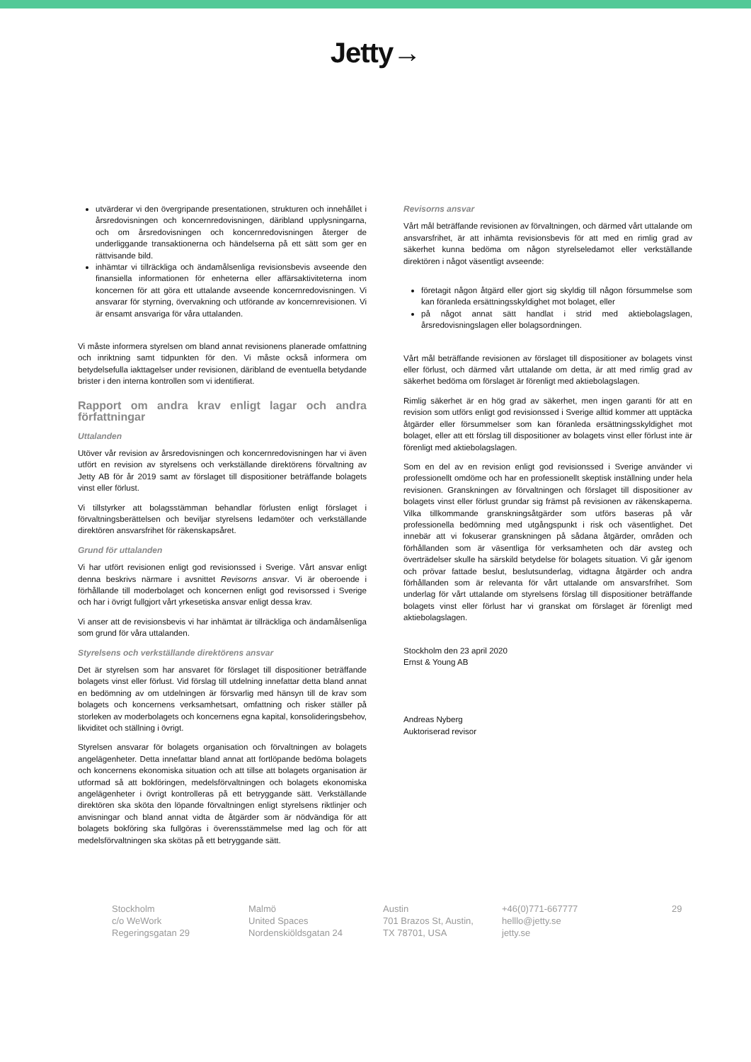Jetty→
utvärderar vi den övergripande presentationen, strukturen och innehållet i årsredovisningen och koncernredovisningen, däribland upplysningarna, och om årsredovisningen och koncernredovisningen återger de underliggande transaktionerna och händelserna på ett sätt som ger en rättvisande bild.
inhämtar vi tillräckliga och ändamålsenliga revisionsbevis avseende den finansiella informationen för enheterna eller affärsaktiviteterna inom koncernen för att göra ett uttalande avseende koncernredovisningen. Vi ansvarar för styrning, övervakning och utförande av koncernrevisionen. Vi är ensamt ansvariga för våra uttalanden.
Vi måste informera styrelsen om bland annat revisionens planerade omfattning och inriktning samt tidpunkten för den. Vi måste också informera om betydelsefulla iakttagelser under revisionen, däribland de eventuella betydande brister i den interna kontrollen som vi identifierat.
Rapport om andra krav enligt lagar och andra författningar
Uttalanden
Utöver vår revision av årsredovisningen och koncernredovisningen har vi även utfört en revision av styrelsens och verkställande direktörens förvaltning av Jetty AB för år 2019 samt av förslaget till dispositioner beträffande bolagets vinst eller förlust.
Vi tillstyrker att bolagsstämman behandlar förlusten enligt förslaget i förvaltningsberättelsen och beviljar styrelsens ledamöter och verkställande direktören ansvarsfrihet för räkenskapsåret.
Grund för uttalanden
Vi har utfört revisionen enligt god revisionssed i Sverige. Vårt ansvar enligt denna beskrivs närmare i avsnittet Revisorns ansvar. Vi är oberoende i förhållande till moderbolaget och koncernen enligt god revisorssed i Sverige och har i övrigt fullgjort vårt yrkesetiska ansvar enligt dessa krav.
Vi anser att de revisionsbevis vi har inhämtat är tillräckliga och ändamålsenliga som grund för våra uttalanden.
Styrelsens och verkställande direktörens ansvar
Det är styrelsen som har ansvaret för förslaget till dispositioner beträffande bolagets vinst eller förlust. Vid förslag till utdelning innefattar detta bland annat en bedömning av om utdelningen är försvarlig med hänsyn till de krav som bolagets och koncernens verksamhetsart, omfattning och risker ställer på storleken av moderbolagets och koncernens egna kapital, konsolideringsbehov, likviditet och ställning i övrigt.
Styrelsen ansvarar för bolagets organisation och förvaltningen av bolagets angelägenheter. Detta innefattar bland annat att fortlöpande bedöma bolagets och koncernens ekonomiska situation och att tillse att bolagets organisation är utformad så att bokföringen, medelsförvaltningen och bolagets ekonomiska angelägenheter i övrigt kontrolleras på ett betryggande sätt. Verkställande direktören ska sköta den löpande förvaltningen enligt styrelsens riktlinjer och anvisningar och bland annat vidta de åtgärder som är nödvändiga för att bolagets bokföring ska fullgöras i överensstämmelse med lag och för att medelsförvaltningen ska skötas på ett betryggande sätt.
Revisorns ansvar
Vårt mål beträffande revisionen av förvaltningen, och därmed vårt uttalande om ansvarsfrihet, är att inhämta revisionsbevis för att med en rimlig grad av säkerhet kunna bedöma om någon styrelseledamot eller verkställande direktören i något väsentligt avseende:
företagit någon åtgärd eller gjort sig skyldig till någon försummelse som kan föranleda ersättningsskyldighet mot bolaget, eller
på något annat sätt handlat i strid med aktiebolagslagen, årsredovisningslagen eller bolagsordningen.
Vårt mål beträffande revisionen av förslaget till dispositioner av bolagets vinst eller förlust, och därmed vårt uttalande om detta, är att med rimlig grad av säkerhet bedöma om förslaget är förenligt med aktiebolagslagen.
Rimlig säkerhet är en hög grad av säkerhet, men ingen garanti för att en revision som utförs enligt god revisionssed i Sverige alltid kommer att upptäcka åtgärder eller försummelser som kan föranleda ersättningsskyldighet mot bolaget, eller att ett förslag till dispositioner av bolagets vinst eller förlust inte är förenligt med aktiebolagslagen.
Som en del av en revision enligt god revisionssed i Sverige använder vi professionellt omdöme och har en professionellt skeptisk inställning under hela revisionen. Granskningen av förvaltningen och förslaget till dispositioner av bolagets vinst eller förlust grundar sig främst på revisionen av räkenskaperna. Vilka tillkommande granskningsåtgärder som utförs baseras på vår professionella bedömning med utgångspunkt i risk och väsentlighet. Det innebär att vi fokuserar granskningen på sådana åtgärder, områden och förhållanden som är väsentliga för verksamheten och där avsteg och överträdelser skulle ha särskild betydelse för bolagets situation. Vi går igenom och prövar fattade beslut, beslutsunderlag, vidtagna åtgärder och andra förhållanden som är relevanta för vårt uttalande om ansvarsfrihet. Som underlag för vårt uttalande om styrelsens förslag till dispositioner beträffande bolagets vinst eller förlust har vi granskat om förslaget är förenligt med aktiebolagslagen.
Stockholm den 23 april 2020
Ernst & Young AB
Andreas Nyberg
Auktoriserad revisor
Stockholm
c/o WeWork
Regeringsgatan 29
Malmö
United Spaces
Nordenskiöldsgatan 24
Austin
701 Brazos St, Austin,
TX 78701, USA
+46(0)771-667777
helllo@jetty.se
jetty.se
29